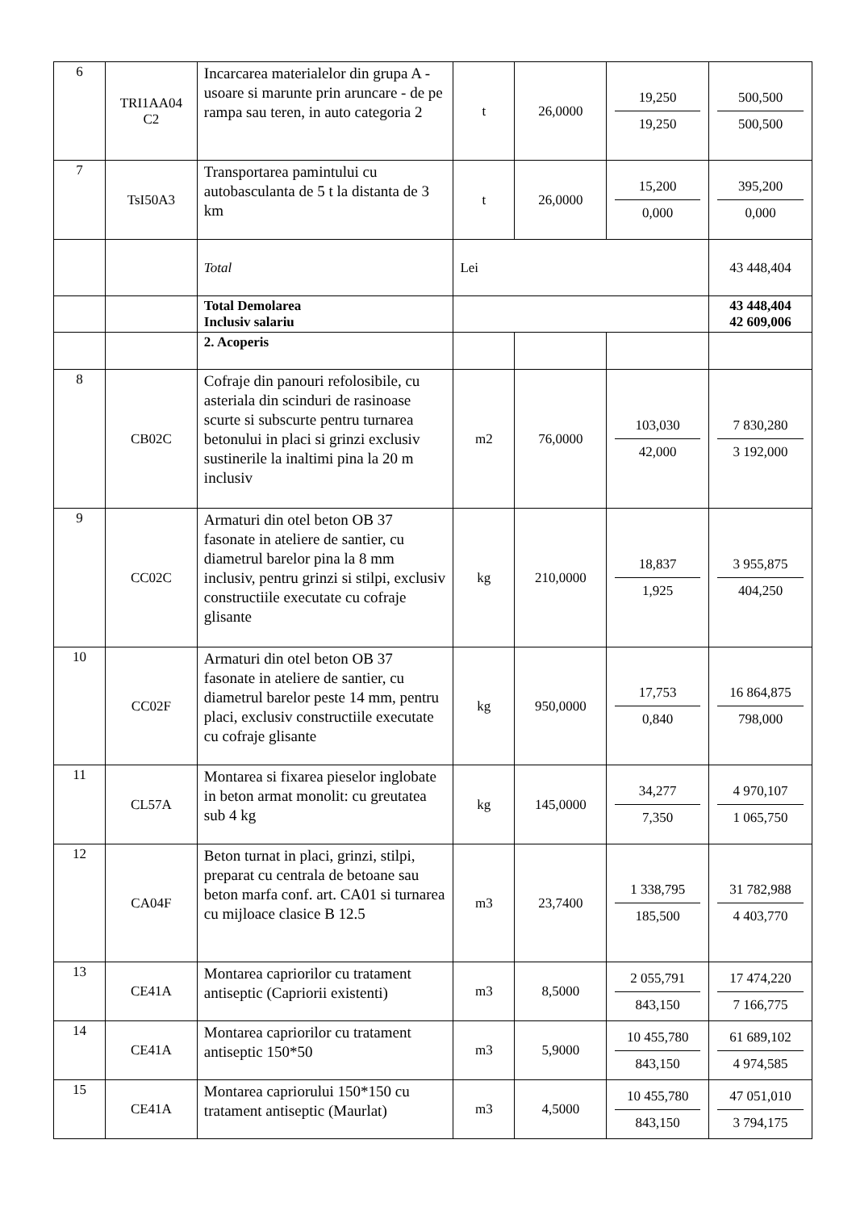| 6 | TRI1AA04 C2 | Incarcarea materialelor din grupa A - usoare si marunte prin aruncare - de pe rampa sau teren, in auto categoria 2 | t | 26,0000 | 19,250 19,250 | 500,500 500,500 |
| 7 | TsI50A3 | Transportarea pamintului cu autobasculanta de 5 t la distanta de 3 km | t | 26,0000 | 15,200 0,000 | 395,200 0,000 |
| | | Total | Lei | | | 43 448,404 |
| | | Total Demolarea Inclusiv salariu | | | | 43 448,404 42 609,006 |
| | | 2. Acoperis | | | | |
| 8 | CB02C | Cofraje din panouri refolosibile, cu asteriala din scinduri de rasinoase scurte si subscurte pentru turnarea betonului in placi si grinzi exclusiv sustinerile la inaltimi pina la 20 m inclusiv | m2 | 76,0000 | 103,030 42,000 | 7 830,280 3 192,000 |
| 9 | CC02C | Armaturi din otel beton OB 37 fasonate in ateliere de santier, cu diametrul barelor pina la 8 mm inclusiv, pentru grinzi si stilpi, exclusiv constructiile executate cu cofraje glisante | kg | 210,0000 | 18,837 1,925 | 3 955,875 404,250 |
| 10 | CC02F | Armaturi din otel beton OB 37 fasonate in ateliere de santier, cu diametrul barelor peste 14 mm, pentru placi, exclusiv constructiile executate cu cofraje glisante | kg | 950,0000 | 17,753 0,840 | 16 864,875 798,000 |
| 11 | CL57A | Montarea si fixarea pieselor inglobate in beton armat monolit: cu greutatea sub 4 kg | kg | 145,0000 | 34,277 7,350 | 4 970,107 1 065,750 |
| 12 | CA04F | Beton turnat in placi, grinzi, stilpi, preparat cu centrala de betoane sau beton marfa conf. art. CA01 si turnarea cu mijloace clasice B 12.5 | m3 | 23,7400 | 1 338,795 185,500 | 31 782,988 4 403,770 |
| 13 | CE41A | Montarea capriorilor cu tratament antiseptic (Capriorii existenti) | m3 | 8,5000 | 2 055,791 843,150 | 17 474,220 7 166,775 |
| 14 | CE41A | Montarea capriorilor cu tratament antiseptic 150*50 | m3 | 5,9000 | 10 455,780 843,150 | 61 689,102 4 974,585 |
| 15 | CE41A | Montarea capriorului 150*150 cu tratament antiseptic (Maurlat) | m3 | 4,5000 | 10 455,780 843,150 | 47 051,010 3 794,175 |